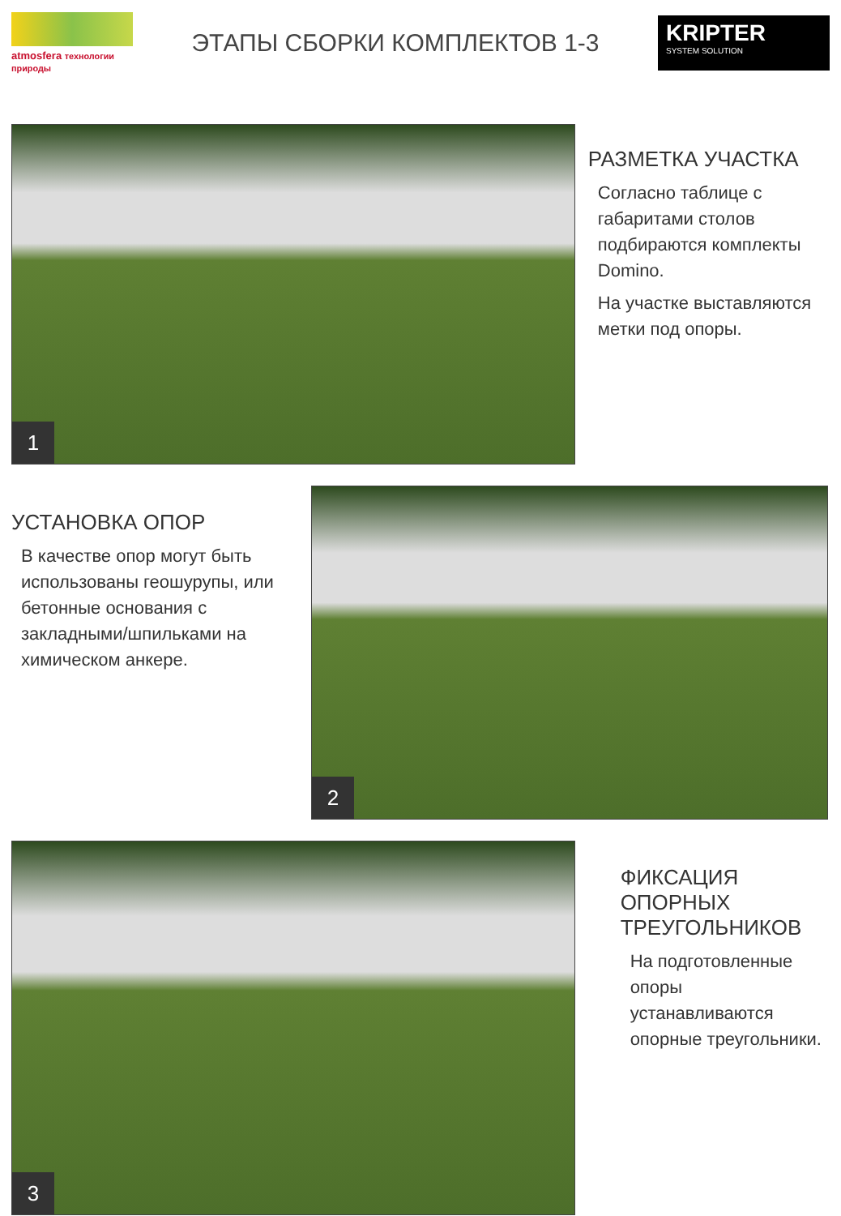atmosfera технологии природы
ЭТАПЫ СБОРКИ КОМПЛЕКТОВ 1-3
KRIPTER
SYSTEM SOLUTION
1
РАЗМЕТКА УЧАСТКА
Согласно таблице с габаритами столов подбираются комплекты Domino.
На участке выставляются метки под опоры.
УСТАНОВКА ОПОР
В качестве опор могут быть использованы геошурупы, или бетонные основания с закладными/шпильками на химическом анкере.
2
3
ФИКСАЦИЯ ОПОРНЫХ ТРЕУГОЛЬНИКОВ
На подготовленные опоры устанавливаются опорные треугольники.